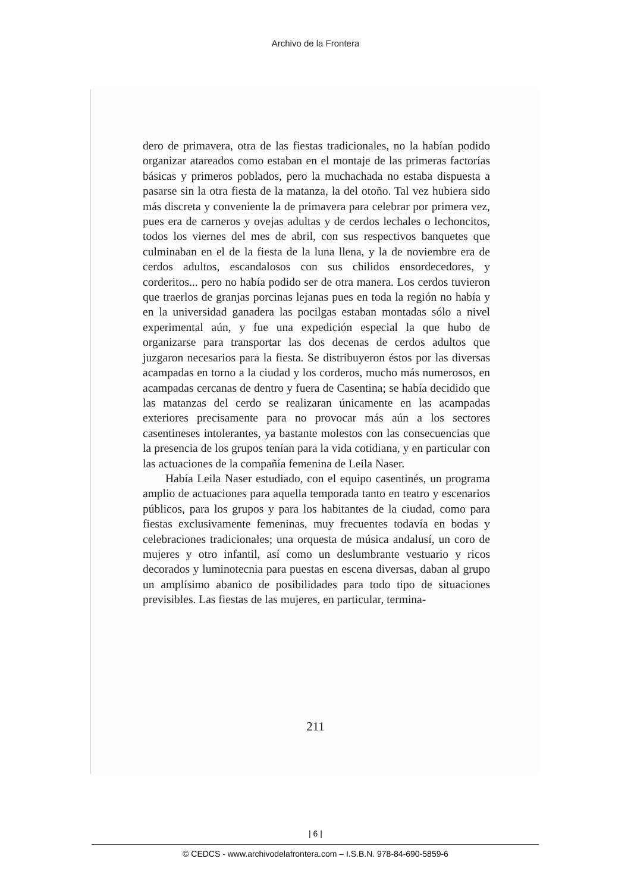Archivo de la Frontera
dero de primavera, otra de las fiestas tradicionales, no la habían podido organizar atareados como estaban en el montaje de las primeras factorías básicas y primeros poblados, pero la muchachada no estaba dispuesta a pasarse sin la otra fiesta de la matanza, la del otoño. Tal vez hubiera sido más discreta y conveniente la de primavera para celebrar por primera vez, pues era de carneros y ovejas adultas y de cerdos lechales o lechoncitos, todos los viernes del mes de abril, con sus respectivos banquetes que culminaban en el de la fiesta de la luna llena, y la de noviembre era de cerdos adultos, escandalosos con sus chilidos ensordecedores, y corderitos... pero no había podido ser de otra manera. Los cerdos tuvieron que traerlos de granjas porcinas lejanas pues en toda la región no había y en la universidad ganadera las pocilgas estaban montadas sólo a nivel experimental aún, y fue una expedición especial la que hubo de organizarse para transportar las dos decenas de cerdos adultos que juzgaron necesarios para la fiesta. Se distribuyeron éstos por las diversas acampadas en torno a la ciudad y los corderos, mucho más numerosos, en acampadas cercanas de dentro y fuera de Casentina; se había decidido que las matanzas del cerdo se realizaran únicamente en las acampadas exteriores precisamente para no provocar más aún a los sectores casentineses intolerantes, ya bastante molestos con las consecuencias que la presencia de los grupos tenían para la vida cotidiana, y en particular con las actuaciones de la compañía femenina de Leila Naser.
Había Leila Naser estudiado, con el equipo casentinés, un programa amplio de actuaciones para aquella temporada tanto en teatro y escenarios públicos, para los grupos y para los habitantes de la ciudad, como para fiestas exclusivamente femeninas, muy frecuentes todavía en bodas y celebraciones tradicionales; una orquesta de música andalusí, un coro de mujeres y otro infantil, así como un deslumbrante vestuario y ricos decorados y luminotecnia para puestas en escena diversas, daban al grupo un amplísimo abanico de posibilidades para todo tipo de situaciones previsibles. Las fiestas de las mujeres, en particular, termina-
211
| 6 |
© CEDCS - www.archivodelafrontera.com – I.S.B.N. 978-84-690-5859-6